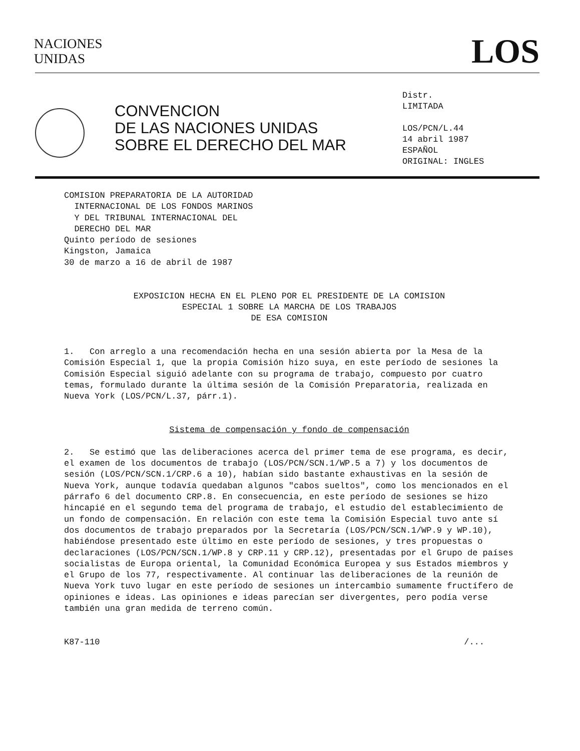NACIONES
UNIDAS
LOS
CONVENCION
DE LAS NACIONES UNIDAS
SOBRE EL DERECHO DEL MAR
Distr.
LIMITADA
LOS/PCN/L.44
14 abril 1987
ESPAÑOL
ORIGINAL: INGLES
COMISION PREPARATORIA DE LA AUTORIDAD
INTERNACIONAL DE LOS FONDOS MARINOS
Y DEL TRIBUNAL INTERNACIONAL DEL
DERECHO DEL MAR
Quinto período de sesiones
Kingston, Jamaica
30 de marzo a 16 de abril de 1987
EXPOSICION HECHA EN EL PLENO POR EL PRESIDENTE DE LA COMISION ESPECIAL 1 SOBRE LA MARCHA DE LOS TRABAJOS
DE ESA COMISION
1. Con arreglo a una recomendación hecha en una sesión abierta por la Mesa de la Comisión Especial 1, que la propia Comisión hizo suya, en este período de sesiones la Comisión Especial siguió adelante con su programa de trabajo, compuesto por cuatro temas, formulado durante la última sesión de la Comisión Preparatoria, realizada en Nueva York (LOS/PCN/L.37, párr.1).
Sistema de compensación y fondo de compensación
2. Se estimó que las deliberaciones acerca del primer tema de ese programa, es decir, el examen de los documentos de trabajo (LOS/PCN/SCN.1/WP.5 a 7) y los documentos de sesión (LOS/PCN/SCN.1/CRP.6 a 10), habían sido bastante exhaustivas en la sesión de Nueva York, aunque todavía quedaban algunos "cabos sueltos", como los mencionados en el párrafo 6 del documento CRP.8. En consecuencia, en este período de sesiones se hizo hincapié en el segundo tema del programa de trabajo, el estudio del establecimiento de un fondo de compensación. En relación con este tema la Comisión Especial tuvo ante sí dos documentos de trabajo preparados por la Secretaría (LOS/PCN/SCN.1/WP.9 y WP.10), habiéndose presentado este último en este período de sesiones, y tres propuestas o declaraciones (LOS/PCN/SCN.1/WP.8 y CRP.11 y CRP.12), presentadas por el Grupo de países socialistas de Europa oriental, la Comunidad Económica Europea y sus Estados miembros y el Grupo de los 77, respectivamente. Al continuar las deliberaciones de la reunión de Nueva York tuvo lugar en este período de sesiones un intercambio sumamente fructífero de opiniones e ideas. Las opiniones e ideas parecían ser divergentes, pero podía verse también una gran medida de terreno común.
K87-110 /...